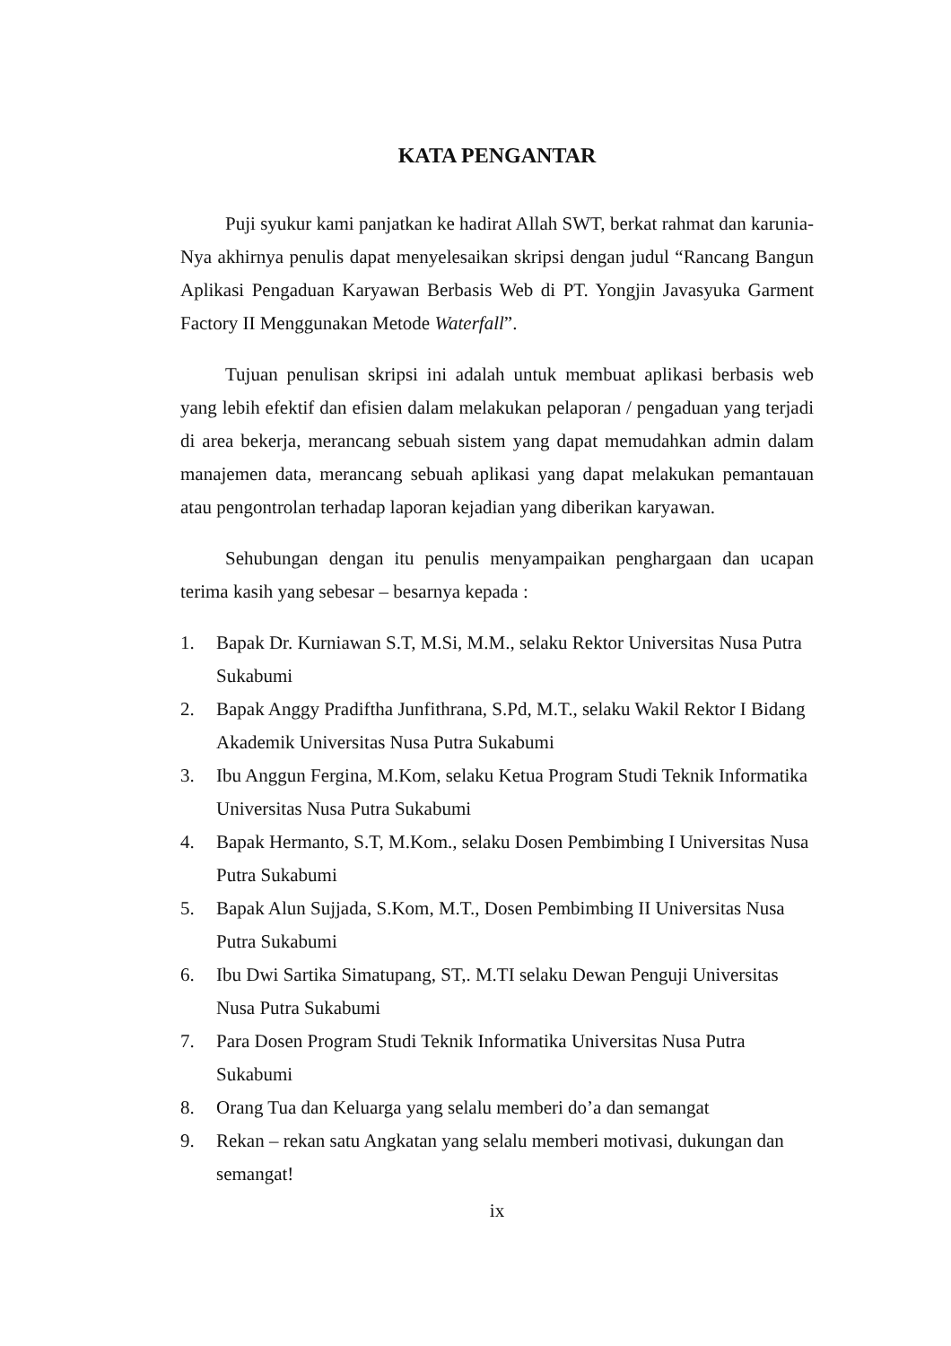KATA PENGANTAR
Puji syukur kami panjatkan ke hadirat Allah SWT, berkat rahmat dan karunia-Nya akhirnya penulis dapat menyelesaikan skripsi dengan judul “Rancang Bangun Aplikasi Pengaduan Karyawan Berbasis Web di PT. Yongjin Javasyuka Garment Factory II Menggunakan Metode Waterfall”.
Tujuan penulisan skripsi ini adalah untuk membuat aplikasi berbasis web yang lebih efektif dan efisien dalam melakukan pelaporan / pengaduan yang terjadi di area bekerja, merancang sebuah sistem yang dapat memudahkan admin dalam manajemen data, merancang sebuah aplikasi yang dapat melakukan pemantauan atau pengontrolan terhadap laporan kejadian yang diberikan karyawan.
Sehubungan dengan itu penulis menyampaikan penghargaan dan ucapan terima kasih yang sebesar – besarnya kepada :
1. Bapak Dr. Kurniawan S.T, M.Si, M.M., selaku Rektor Universitas Nusa Putra Sukabumi
2. Bapak Anggy Pradiftha Junfithrana, S.Pd, M.T., selaku Wakil Rektor I Bidang Akademik Universitas Nusa Putra Sukabumi
3. Ibu Anggun Fergina, M.Kom, selaku Ketua Program Studi Teknik Informatika Universitas Nusa Putra Sukabumi
4. Bapak Hermanto, S.T, M.Kom., selaku Dosen Pembimbing I Universitas Nusa Putra Sukabumi
5. Bapak Alun Sujjada, S.Kom, M.T., Dosen Pembimbing II Universitas Nusa Putra Sukabumi
6. Ibu Dwi Sartika Simatupang, ST,. M.TI selaku Dewan Penguji Universitas Nusa Putra Sukabumi
7. Para Dosen Program Studi Teknik Informatika Universitas Nusa Putra Sukabumi
8. Orang Tua dan Keluarga yang selalu memberi do’a dan semangat
9. Rekan – rekan satu Angkatan yang selalu memberi motivasi, dukungan dan semangat!
ix